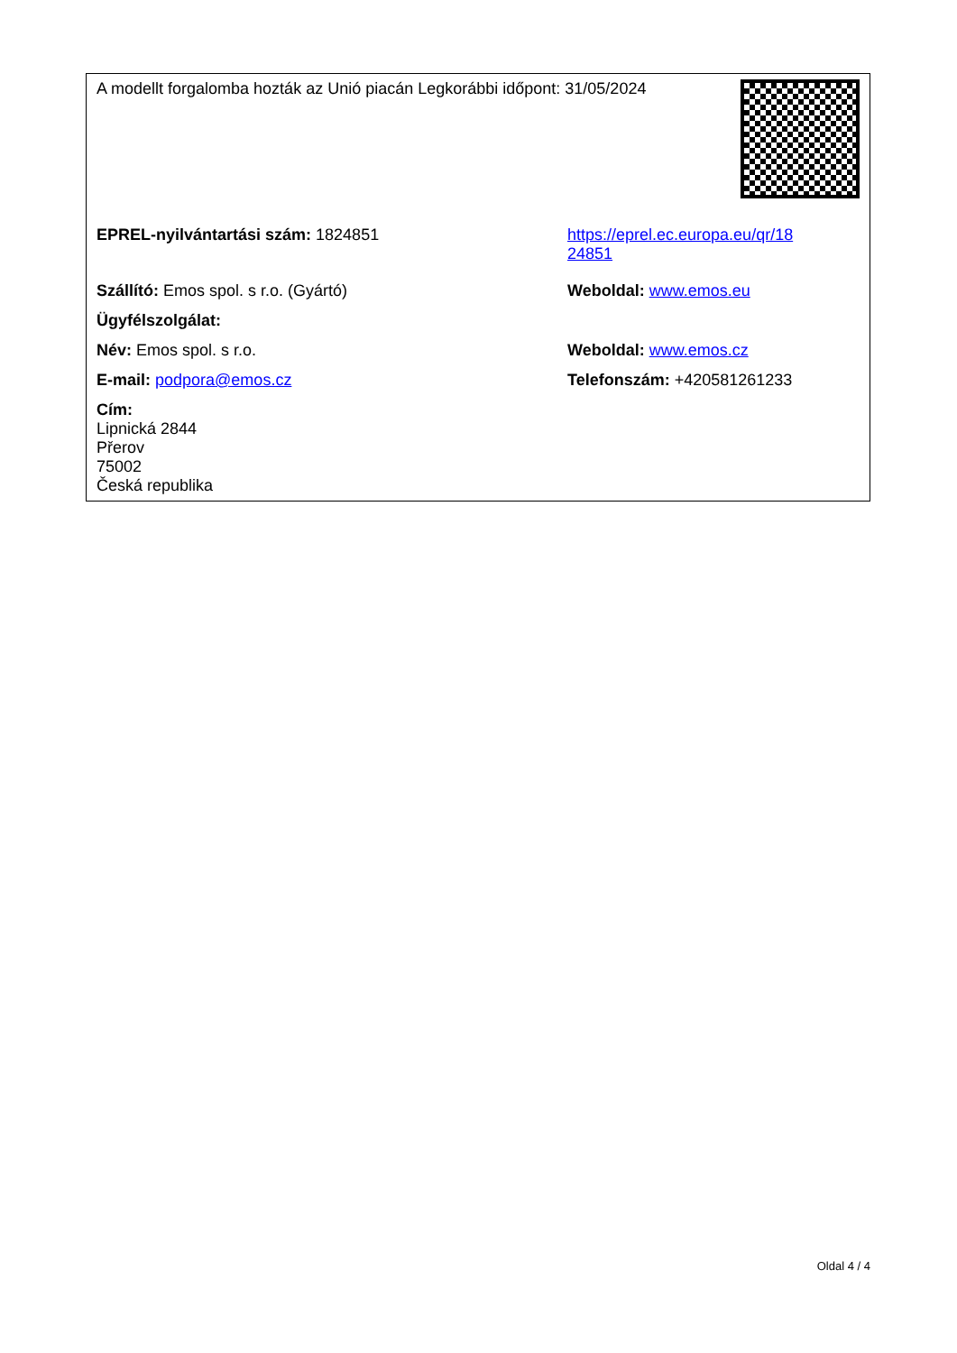| A modellt forgalomba hozták az Unió piacán Legkorábbi időpont: 31/05/2024 | | |
| EPREL-nyilvántartási szám: 1824851 | https://eprel.ec.europa.eu/qr/18 24851 | |
| Szállító: Emos spol. s r.o. (Gyártó) | Weboldal: www.emos.eu | |
| Ügyfélszolgálat: | | |
| Név: Emos spol. s r.o. | Weboldal: www.emos.cz | |
| E-mail: podpora@emos.cz | Telefonszám: +420581261233 | |
| Cím: Lipnická 2844 Přerov 75002 Česká republika | | |
Oldal 4 / 4